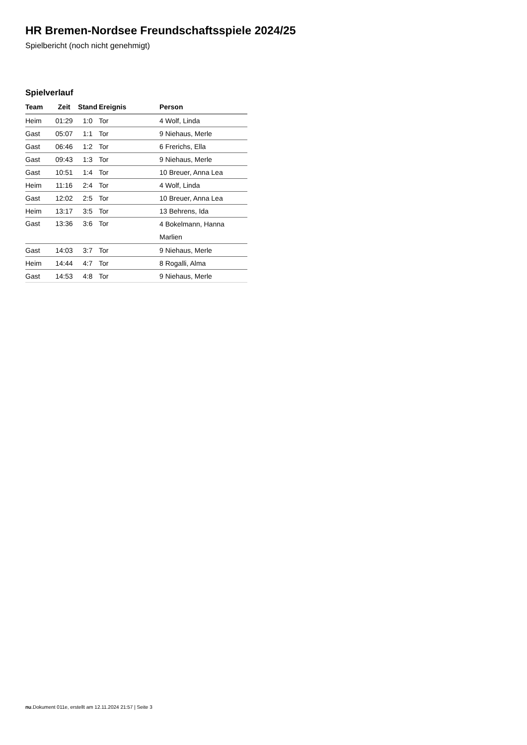HR Bremen-Nordsee Freundschaftsspiele 2024/25
Spielbericht (noch nicht genehmigt)
Spielverlauf
| Team | Zeit | Stand | Ereignis | Person |
| --- | --- | --- | --- | --- |
| Heim | 01:29 | 1:0 | Tor | 4 Wolf, Linda |
| Gast | 05:07 | 1:1 | Tor | 9 Niehaus, Merle |
| Gast | 06:46 | 1:2 | Tor | 6 Frerichs, Ella |
| Gast | 09:43 | 1:3 | Tor | 9 Niehaus, Merle |
| Gast | 10:51 | 1:4 | Tor | 10 Breuer, Anna Lea |
| Heim | 11:16 | 2:4 | Tor | 4 Wolf, Linda |
| Gast | 12:02 | 2:5 | Tor | 10 Breuer, Anna Lea |
| Heim | 13:17 | 3:5 | Tor | 13 Behrens, Ida |
| Gast | 13:36 | 3:6 | Tor | 4 Bokelmann, Hanna Marlien |
| Gast | 14:03 | 3:7 | Tor | 9 Niehaus, Merle |
| Heim | 14:44 | 4:7 | Tor | 8 Rogalli, Alma |
| Gast | 14:53 | 4:8 | Tor | 9 Niehaus, Merle |
nu.Dokument 011e, erstellt am 12.11.2024 21:57 | Seite 3